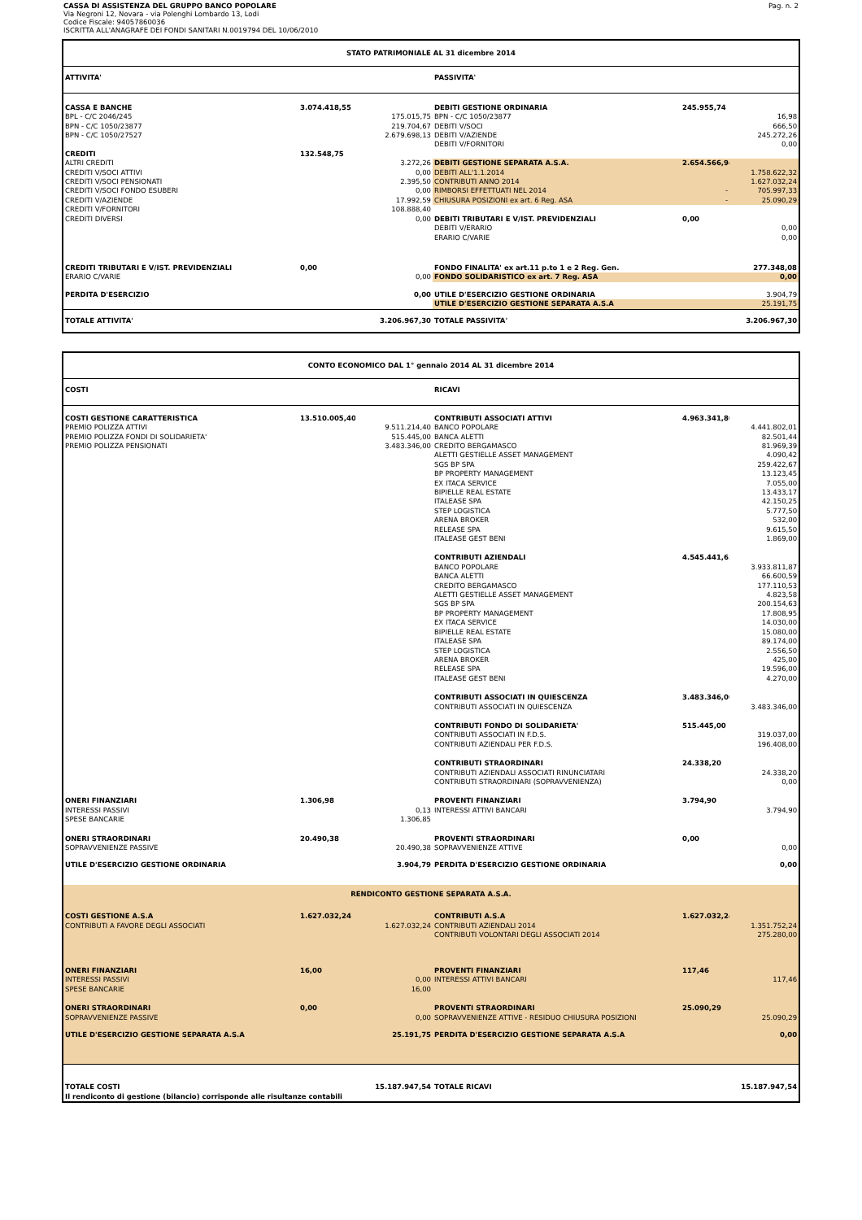CASSA DI ASSISTENZA DEL GRUPPO BANCO POPOLARE
Via Negroni 12, Novara - via Polenghi Lombardo 13, Lodi
Codice Fiscale: 94057860036
ISCRITTA ALL'ANAGRAFE DEI FONDI SANITARI N.0019794 DEL 10/06/2010
Pag. n. 2
| STATO PATRIMONIALE AL 31 dicembre 2014 | | | | | |
| ATTIVITA' | | | PASSIVITA' | | |
| CASSA E BANCHE | 3.074.418,55 | | DEBITI GESTIONE ORDINARIA | 245.955,74 | |
| BPL - C/C 2046/245 | | 175.015,75 | BPN - C/C 1050/23877 | | 16,98 |
| BPN - C/C 1050/23877 | | 219.704,67 | DEBITI V/SOCI | | 666,50 |
| BPN - C/C 1050/27527 | | 2.679.698,13 | DEBITI V/AZIENDE | | 245.272,26 |
| | | | DEBITI V/FORNITORI | | 0,00 |
| CREDITI | 132.548,75 | | | | |
| ALTRI CREDITI | | 3.272,26 | DEBITI GESTIONE SEPARATA A.S.A. | 2.654.566,94 | |
| CREDITI V/SOCI ATTIVI | | 0,00 | DEBITI ALL'1.1.2014 | | 1.758.622,32 |
| CREDITI V/SOCI PENSIONATI | | 2.395,50 | CONTRIBUTI ANNO 2014 | | 1.627.032,24 |
| CREDITI V/SOCI FONDO ESUBERI | | 0,00 | RIMBORSI EFFETTUATI NEL 2014 | - | 705.997,33 |
| CREDITI V/AZIENDE | | 17.992,59 | CHIUSURA POSIZIONI ex art. 6 Reg. ASA | - | 25.090,29 |
| CREDITI V/FORNITORI | | 108.888,40 | | | |
| CREDITI DIVERSI | | 0,00 | DEBITI TRIBUTARI E V/IST. PREVIDENZIALI | 0,00 | |
| | | | DEBITI V/ERARIO | | 0,00 |
| | | | ERARIO C/VARIE | | 0,00 |
| CREDITI TRIBUTARI E V/IST. PREVIDENZIALI | 0,00 | | FONDO FINALITA' ex art.11 p.to 1 e 2 Reg. Gen. | | 277.348,08 |
| ERARIO C/VARIE | | 0,00 | FONDO SOLIDARISTICO ex art. 7 Reg. ASA | | 0,00 |
| PERDITA D'ESERCIZIO | | 0,00 | UTILE D'ESERCIZIO GESTIONE ORDINARIA | | 3.904,79 |
| | | | UTILE D'ESERCIZIO GESTIONE SEPARATA A.S.A | | 25.191,75 |
| TOTALE ATTIVITA' | | 3.206.967,30 | TOTALE PASSIVITA' | | 3.206.967,30 |
| CONTO ECONOMICO DAL 1° gennaio 2014 AL 31 dicembre 2014 | | | | | |
| COSTI | | | RICAVI | | |
| COSTI GESTIONE CARATTERISTICA | 13.510.005,40 | | CONTRIBUTI ASSOCIATI ATTIVI | 4.963.341,80 | |
| PREMIO POLIZZA ATTIVI | | 9.511.214,40 | BANCO POPOLARE | | 4.441.802,01 |
| PREMIO POLIZZA FONDI DI SOLIDARIETA' | | 515.445,00 | BANCA ALETTI | | 82.501,44 |
| PREMIO POLIZZA PENSIONATI | | 3.483.346,00 | CREDITO BERGAMASCO | | 81.969,39 |
| | | | ALETTI GESTIELLE ASSET MANAGEMENT | | 4.090,42 |
| | | | SGS BP SPA | | 259.422,67 |
| | | | BP PROPERTY MANAGEMENT | | 13.123,45 |
| | | | EX ITACA SERVICE | | 7.055,00 |
| | | | BIPIELLE REAL ESTATE | | 13.433,17 |
| | | | ITALEASE SPA | | 42.150,25 |
| | | | STEP LOGISTICA | | 5.777,50 |
| | | | ARENA BROKER | | 532,00 |
| | | | RELEASE SPA | | 9.615,50 |
| | | | ITALEASE GEST BENI | | 1.869,00 |
| | | | CONTRIBUTI AZIENDALI | 4.545.441,65 | |
| | | | BANCO POPOLARE | | 3.933.811,87 |
| | | | BANCA ALETTI | | 66.600,59 |
| | | | CREDITO BERGAMASCO | | 177.110,53 |
| | | | ALETTI GESTIELLE ASSET MANAGEMENT | | 4.823,58 |
| | | | SGS BP SPA | | 200.154,63 |
| | | | BP PROPERTY MANAGEMENT | | 17.808,95 |
| | | | EX ITACA SERVICE | | 14.030,00 |
| | | | BIPIELLE REAL ESTATE | | 15.080,00 |
| | | | ITALEASE SPA | | 89.174,00 |
| | | | STEP LOGISTICA | | 2.556,50 |
| | | | ARENA BROKER | | 425,00 |
| | | | RELEASE SPA | | 19.596,00 |
| | | | ITALEASE GEST BENI | | 4.270,00 |
| | | | CONTRIBUTI ASSOCIATI IN QUIESCENZA | 3.483.346,00 | |
| | | | CONTRIBUTI ASSOCIATI IN QUIESCENZA | | 3.483.346,00 |
| | | | CONTRIBUTI FONDO DI SOLIDARIETA' | 515.445,00 | |
| | | | CONTRIBUTI ASSOCIATI IN F.D.S. | | 319.037,00 |
| | | | CONTRIBUTI AZIENDALI PER F.D.S. | | 196.408,00 |
| | | | CONTRIBUTI STRAORDINARI | 24.338,20 | |
| | | | CONTRIBUTI AZIENDALI ASSOCIATI RINUNCIATARI | | 24.338,20 |
| | | | CONTRIBUTI STRAORDINARI (SOPRAVVENIENZA) | | 0,00 |
| ONERI FINANZIARI | 1.306,98 | | PROVENTI FINANZIARI | 3.794,90 | |
| INTERESSI PASSIVI | | 0,13 | INTERESSI ATTIVI BANCARI | | 3.794,90 |
| SPESE BANCARIE | | 1.306,85 | | | |
| ONERI STRAORDINARI | 20.490,38 | | PROVENTI STRAORDINARI | 0,00 | |
| SOPRAVVENIENZE PASSIVE | | 20.490,38 | SOPRAVVENIENZE ATTIVE | | 0,00 |
| UTILE D'ESERCIZIO GESTIONE ORDINARIA | | 3.904,79 | PERDITA D'ESERCIZIO GESTIONE ORDINARIA | | 0,00 |
| RENDICONTO GESTIONE SEPARATA A.S.A. | | | | | |
| COSTI GESTIONE A.S.A | 1.627.032,24 | | CONTRIBUTI A.S.A | 1.627.032,24 | |
| CONTRIBUTI A FAVORE DEGLI ASSOCIATI | | 1.627.032,24 | CONTRIBUTI AZIENDALI 2014 | | 1.351.752,24 |
| | | | CONTRIBUTI VOLONTARI DEGLI ASSOCIATI 2014 | | 275.280,00 |
| ONERI FINANZIARI | 16,00 | | PROVENTI FINANZIARI | 117,46 | |
| INTERESSI PASSIVI | | 0,00 | INTERESSI ATTIVI BANCARI | | 117,46 |
| SPESE BANCARIE | | 16,00 | | | |
| ONERI STRAORDINARI | 0,00 | | PROVENTI STRAORDINARI | 25.090,29 | |
| SOPRAVVENIENZE PASSIVE | | 0,00 | SOPRAVVENIENZE ATTIVE - RESIDUO CHIUSURA POSIZIONI | | 25.090,29 |
| UTILE D'ESERCIZIO GESTIONE SEPARATA A.S.A | | 25.191,75 | PERDITA D'ESERCIZIO GESTIONE SEPARATA A.S.A | | 0,00 |
| TOTALE COSTI | | 15.187.947,54 | TOTALE RICAVI | | 15.187.947,54 |
| Il rendiconto di gestione (bilancio) corrisponde alle risultanze contabili | | | | | |